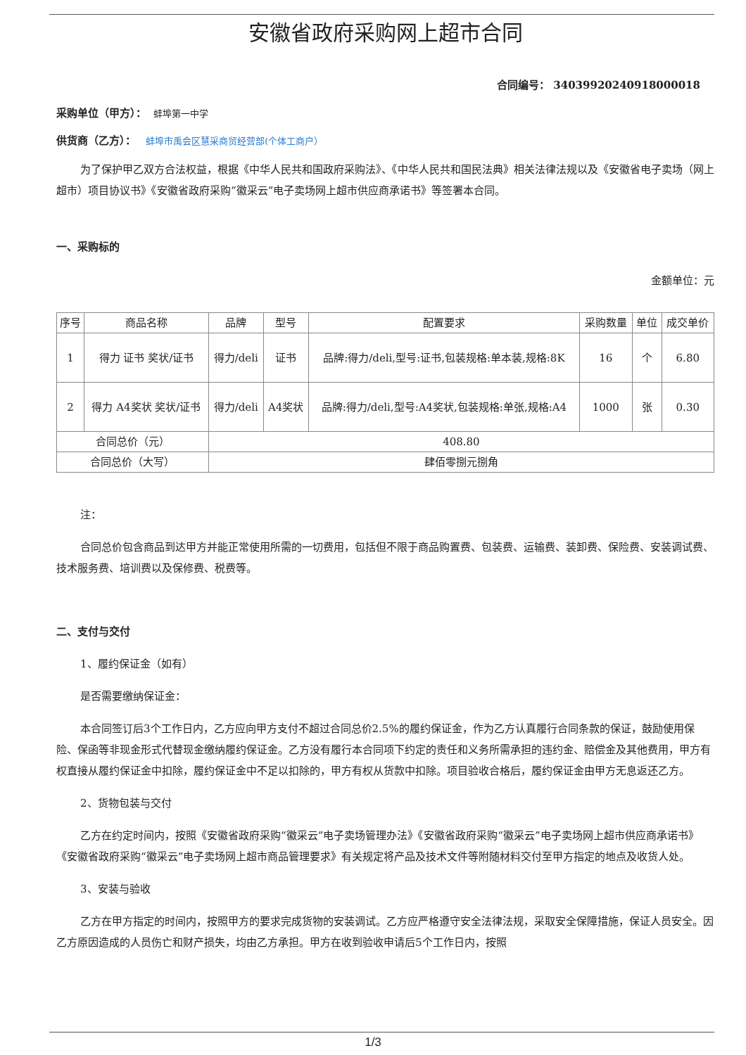安徽省政府采购网上超市合同
合同编号： 340399202409180000​18
采购单位（甲方）： 蚌埠第一中学
供货商（乙方）： 蚌埠市禹会区慧采商贸经营部(个体工商户）
为了保护甲乙双方合法权益，根据《中华人民共和国政府采购法》、《中华人民共和国民法典》相关法律法规以及《安徽省电子卖场（网上超市）项目协议书》《安徽省政府采购“徽采云”电子卖场网上超市供应商承诺书》等签署本合同。
一、采购标的
金额单位：元
| 序号 | 商品名称 | 品牌 | 型号 | 配置要求 | 采购数量 | 单位 | 成交单价 |
| --- | --- | --- | --- | --- | --- | --- | --- |
| 1 | 得力 证书 奖状/证书 | 得力/deli | 证书 | 品牌:得力/deli,型号:证书,包装规格:单本装,规格:8K | 16 | 个 | 6.80 |
| 2 | 得力 A4奖状 奖状/证书 | 得力/deli | A4奖状 | 品牌:得力/deli,型号:A4奖状,包装规格:单张,规格:A4 | 1000 | 张 | 0.30 |
| 合同总价（元） | | 408.80 | | | | | |
| 合同总价（大写） | | 肆佰零捌元捌角 | | | | | |
注：
合同总价包含商品到达甲方并能正常使用所需的一切费用，包括但不限于商品购置费、包装费、运输费、装卸费、保险费、安装调试费、技术服务费、培训费以及保修费、税费等。
二、支付与交付
1、履约保证金（如有）
是否需要缴纳保证金：
本合同签订后3个工作日内，乙方应向甲方支付不超过合同总价2.5%的履约保证金，作为乙方认真履行合同条款的保证，鼓励使用保险、保函等非现金形式代替现金缴纳履约保证金。乙方没有履行本合同项下约定的责任和义务所需承担的违约金、赔偿金及其他费用，甲方有权直接从履约保证金中扣除，履约保证金中不足以扣除的，甲方有权从货款中扣除。项目验收合格后，履约保证金由甲方无息返还乙方。
2、货物包装与交付
乙方在约定时间内，按照《安徽省政府采购“徽采云”电子卖场管理办法》《安徽省政府采购“徽采云”电子卖场网上超市供应商承诺书》《安徽省政府采购“徽采云”电子卖场网上超市商品管理要求》有关规定将产品及技术文件等附随材料交付至甲方指定的地点及收货人处。
3、安装与验收
乙方在甲方指定的时间内，按照甲方的要求完成货物的安装调试。乙方应严格遵守安全法律法规，采取安全保障措施，保证人员安全。因乙方原因造成的人员伤亡和财产损失，均由乙方承担。甲方在收到验收申请后5个工作日内，按照
1/3